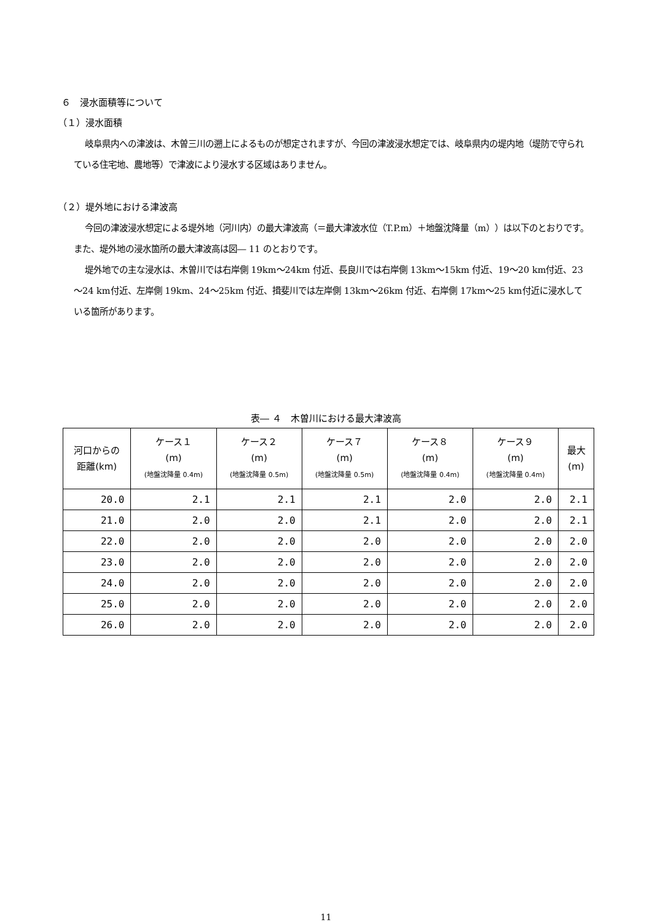６　浸水面積等について
（１）浸水面積
岐阜県内への津波は、木曽三川の遡上によるものが想定されますが、今回の津波浸水想定では、岐阜県内の堤内地（堤防で守られている住宅地、農地等）で津波により浸水する区域はありません。
（２）堤外地における津波高
今回の津波浸水想定による堤外地（河川内）の最大津波高（＝最大津波水位（T.P.m）＋地盤沈降量（m））は以下のとおりです。また、堤外地の浸水箇所の最大津波高は図― 11 のとおりです。
堤外地での主な浸水は、木曽川では右岸側 19km～24km 付近、長良川では右岸側 13km～15km 付近、19～20 km付近、23～24 km付近、左岸側 19km、24～25km 付近、揖斐川では左岸側 13km～26km 付近、右岸側 17km～25 km付近に浸水している箇所があります。
表― ４　木曽川における最大津波高
| 河口からの 距離(km) | ケース１ (m) (地盤沈降量 0.4m) | ケース２ (m) (地盤沈降量 0.5m) | ケース７ (m) (地盤沈降量 0.5m) | ケース８ (m) (地盤沈降量 0.4m) | ケース９ (m) (地盤沈降量 0.4m) | 最大 (m) |
| --- | --- | --- | --- | --- | --- | --- |
| 20.0 | 2.1 | 2.1 | 2.1 | 2.0 | 2.0 | 2.1 |
| 21.0 | 2.0 | 2.0 | 2.1 | 2.0 | 2.0 | 2.1 |
| 22.0 | 2.0 | 2.0 | 2.0 | 2.0 | 2.0 | 2.0 |
| 23.0 | 2.0 | 2.0 | 2.0 | 2.0 | 2.0 | 2.0 |
| 24.0 | 2.0 | 2.0 | 2.0 | 2.0 | 2.0 | 2.0 |
| 25.0 | 2.0 | 2.0 | 2.0 | 2.0 | 2.0 | 2.0 |
| 26.0 | 2.0 | 2.0 | 2.0 | 2.0 | 2.0 | 2.0 |
11